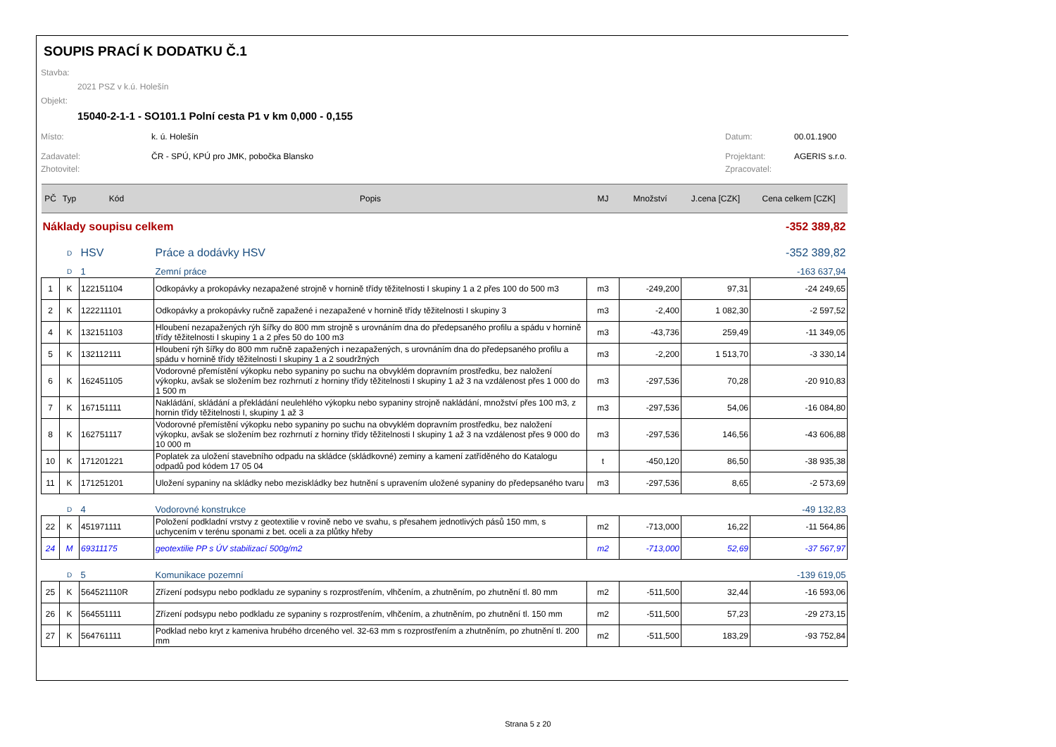SOUPIS PRACÍ K DODATKU Č.1
Stavba:
2021 PSZ v k.ú. Holešín
Objekt:
15040-2-1-1 - SO101.1 Polní cesta P1 v km 0,000 - 0,155
Místo: k. ú. Holešín Datum: 00.01.1900
Zadavatel: ČR - SPÚ, KPÚ pro JMK, pobočka Blansko Projektant: AGERIS s.r.o.
Zhotovitel: Zpracovatel:
| PČ | Typ | Kód | Popis | MJ | Množství | J.cena [CZK] | Cena celkem [CZK] |
| --- | --- | --- | --- | --- | --- | --- | --- |
| Náklady soupisu celkem | | | | | | | -352 389,82 |
| | D | HSV | Práce a dodávky HSV | | | | -352 389,82 |
| | D | 1 | Zemní práce | | | | -163 637,94 |
| 1 | K | 122151104 | Odkopávky a prokopávky nezapažené strojně v hornině třídy těžitelnosti I skupiny 1 a 2 přes 100 do 500 m3 | m3 | -249,200 | 97,31 | -24 249,65 |
| 2 | K | 122211101 | Odkopávky a prokopávky ručně zapažené i nezapažené v hornině třídy těžitelnosti I skupiny 3 | m3 | -2,400 | 1 082,30 | -2 597,52 |
| 4 | K | 132151103 | Hloubení nezapažených rýh šířky do 800 mm strojně s urovnáním dna do předepsaného profilu a spádu v hornině třídy těžitelnosti I skupiny 1 a 2 přes 50 do 100 m3 | m3 | -43,736 | 259,49 | -11 349,05 |
| 5 | K | 132112111 | Hloubení rýh šířky do 800 mm ručně zapažených i nezapažených, s urovnáním dna do předepsaného profilu a spádu v hornině třídy těžitelnosti I skupiny 1 a 2 soudržných | m3 | -2,200 | 1 513,70 | -3 330,14 |
| 6 | K | 162451105 | Vodorovné přemístění výkopku nebo sypaniny po suchu na obvyklém dopravním prostředku, bez naložení výkopku, avšak se složením bez rozhrnutí z horniny třídy těžitelnosti I skupiny 1 až 3 na vzdálenost přes 1 000 do 1 500 m | m3 | -297,536 | 70,28 | -20 910,83 |
| 7 | K | 167151111 | Nakládání, skládání a překládání neulehlého výkopku nebo sypaniny strojně nakládání, množství přes 100 m3, z hornin třídy těžitelnosti I, skupiny 1 až 3 | m3 | -297,536 | 54,06 | -16 084,80 |
| 8 | K | 162751117 | Vodorovné přemístění výkopku nebo sypaniny po suchu na obvyklém dopravním prostředku, bez naložení výkopku, avšak se složením bez rozhrnutí z horniny třídy těžitelnosti I skupiny 1 až 3 na vzdálenost přes 9 000 do 10 000 m | m3 | -297,536 | 146,56 | -43 606,88 |
| 10 | K | 171201221 | Poplatek za uložení stavebního odpadu na skládce (skládkovné) zeminy a kamení zatříděného do Katalogu odpadů pod kódem 17 05 04 | t | -450,120 | 86,50 | -38 935,38 |
| 11 | K | 171251201 | Uložení sypaniny na skládky nebo meziskládky bez hutnění s upravením uložené sypaniny do předepsaného tvaru | m3 | -297,536 | 8,65 | -2 573,69 |
| | D | 4 | Vodorovné konstrukce | | | | -49 132,83 |
| 22 | K | 451971111 | Položení podkladní vrstvy z geotextilie v rovině nebo ve svahu, s přesahem jednotlivých pásů 150 mm, s uchycením v terénu sponami z bet. oceli a za plůtky hřeby | m2 | -713,000 | 16,22 | -11 564,86 |
| 24 | M | 69311175 | geotextilie PP s ÚV stabilizací 500g/m2 | m2 | -713,000 | 52,69 | -37 567,97 |
| | D | 5 | Komunikace pozemní | | | | -139 619,05 |
| 25 | K | 564521110R | Zřízení podsypu nebo podkladu ze sypaniny s rozprostřením, vlhčením, a zhutněním, po zhutnění tl. 80 mm | m2 | -511,500 | 32,44 | -16 593,06 |
| 26 | K | 564551111 | Zřízení podsypu nebo podkladu ze sypaniny s rozprostřením, vlhčením, a zhutněním, po zhutnění tl. 150 mm | m2 | -511,500 | 57,23 | -29 273,15 |
| 27 | K | 564761111 | Podklad nebo kryt z kameniva hrubého drceného vel. 32-63 mm s rozprostřením a zhutněním, po zhutnění tl. 200 mm | m2 | -511,500 | 183,29 | -93 752,84 |
Strana 5 z 20